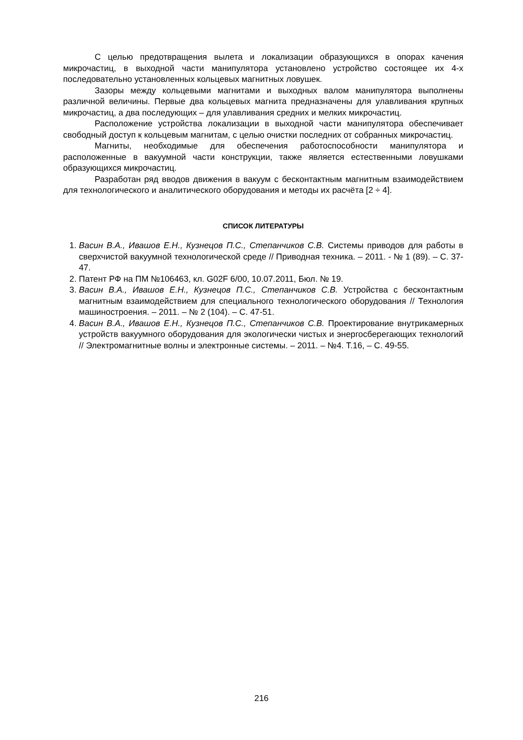С целью предотвращения вылета и локализации образующихся в опорах качения микрочастиц, в выходной части манипулятора установлено устройство состоящее их 4-х последовательно установленных кольцевых магнитных ловушек.
Зазоры между кольцевыми магнитами и выходных валом манипулятора выполнены различной величины. Первые два кольцевых магнита предназначены для улавливания крупных микрочастиц, а два последующих – для улавливания средних и мелких микрочастиц.
Расположение устройства локализации в выходной части манипулятора обеспечивает свободный доступ к кольцевым магнитам, с целью очистки последних от собранных микрочастиц.
Магниты, необходимые для обеспечения работоспособности манипулятора и расположенные в вакуумной части конструкции, также является естественными ловушками образующихся микрочастиц.
Разработан ряд вводов движения в вакуум с бесконтактным магнитным взаимодействием для технологического и аналитического оборудования и методы их расчёта [2 ÷ 4].
СПИСОК ЛИТЕРАТУРЫ
1. Васин В.А., Ивашов Е.Н., Кузнецов П.С., Степанчиков С.В. Системы приводов для работы в сверхчистой вакуумной технологической среде // Приводная техника. – 2011. - № 1 (89). – С. 37-47.
2. Патент РФ на ПМ №106463, кл. G02F 6/00, 10.07.2011, Бюл. № 19.
3. Васин В.А., Ивашов Е.Н., Кузнецов П.С., Степанчиков С.В. Устройства с бесконтактным магнитным взаимодействием для специального технологического оборудования // Технология машиностроения. – 2011. – № 2 (104). – С. 47-51.
4. Васин В.А., Ивашов Е.Н., Кузнецов П.С., Степанчиков С.В. Проектирование внутрикамерных устройств вакуумного оборудования для экологически чистых и энергосберегающих технологий // Электромагнитные волны и электронные системы. – 2011. – №4. Т.16, – С. 49-55.
216